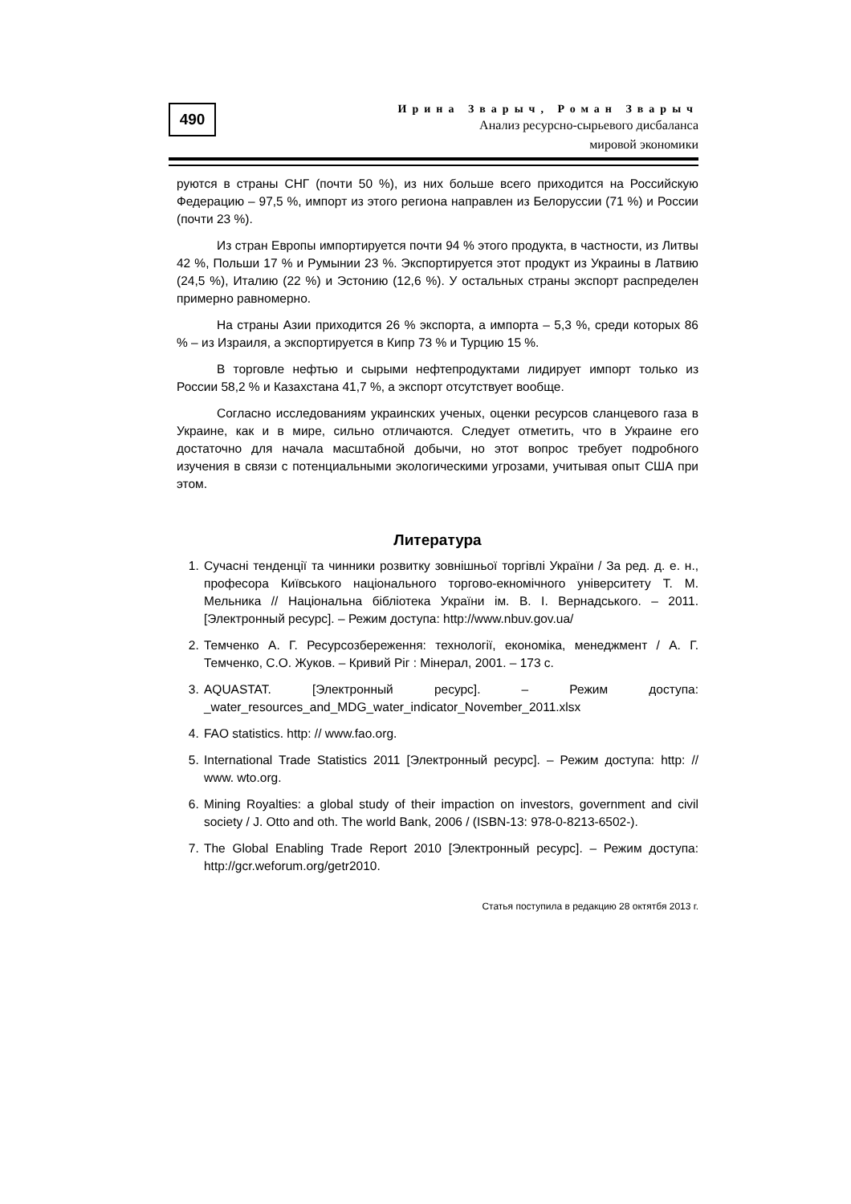490
Ирина Зварыч, Роман Зварыч
Анализ ресурсно-сырьевого дисбаланса
мировой экономики
руются в страны СНГ (почти 50 %), из них больше всего приходится на Российскую Федерацию – 97,5 %, импорт из этого региона направлен из Белоруссии (71 %) и России (почти 23 %).
Из стран Европы импортируется почти 94 % этого продукта, в частности, из Литвы 42 %, Польши 17 % и Румынии 23 %. Экспортируется этот продукт из Украины в Латвию (24,5 %), Италию (22 %) и Эстонию (12,6 %). У остальных страны экспорт распределен примерно равномерно.
На страны Азии приходится 26 % экспорта, а импорта – 5,3 %, среди которых 86 % – из Израиля, а экспортируется в Кипр 73 % и Турцию 15 %.
В торговле нефтью и сырыми нефтепродуктами лидирует импорт только из России 58,2 % и Казахстана 41,7 %, а экспорт отсутствует вообще.
Согласно исследованиям украинских ученых, оценки ресурсов сланцевого газа в Украине, как и в мире, сильно отличаются. Следует отметить, что в Украине его достаточно для начала масштабной добычи, но этот вопрос требует подробного изучения в связи с потенциальными экологическими угрозами, учитывая опыт США при этом.
Литература
1. Сучасні тенденції та чинники розвитку зовнішньої торгівлі України / За ред. д. е. н., професора Київського національного торгово-екномічного університету Т. М. Мельника // Національна бібліотека України ім. В. І. Вернадського. – 2011. [Электронный ресурс]. – Режим доступа: http://www.nbuv.gov.ua/
2. Темченко А. Г. Ресурсозбереження: технології, економіка, менеджмент / А. Г. Темченко, С.О. Жуков. – Кривий Ріг : Мінерал, 2001. – 173 с.
3. AQUASTAT. [Электронный ресурс]. – Режим доступа: _water_resources_and_MDG_water_indicator_November_2011.xlsx
4. FAO statistics. http: // www.fao.org.
5. International Trade Statistics 2011 [Электронный ресурс]. – Режим доступа: http: // www. wto.org.
6. Mining Royalties: a global study of their impaction on investors, government and civil society / J. Otto and oth. The world Bank, 2006 / (ISBN-13: 978-0-8213-6502-).
7. The Global Enabling Trade Report 2010 [Электронный ресурс]. – Режим доступа: http://gcr.weforum.org/getr2010.
Статья поступила в редакцию 28 октятбя 2013 г.